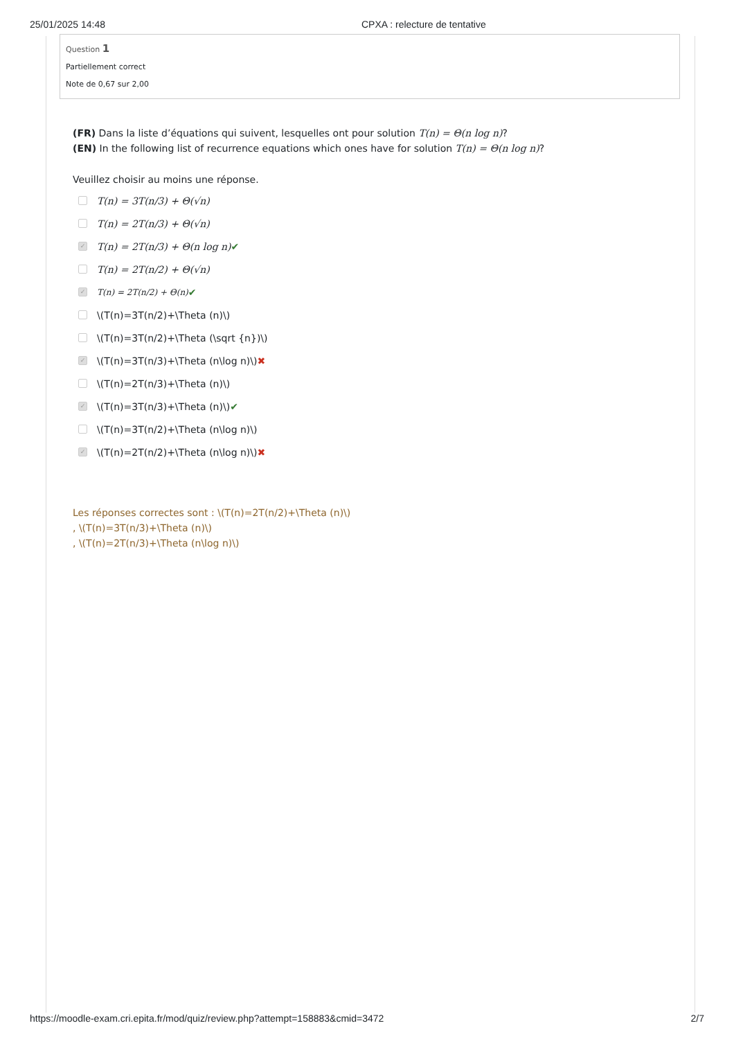25/01/2025 14:48 CPXA : relecture de tentative
Question 1
Partiellement correct
Note de 0,67 sur 2,00
(FR) Dans la liste d’équations qui suivent, lesquelles ont pour solution T(n) = Θ(n log n)?
(EN) In the following list of recurrence equations which ones have for solution T(n) = Θ(n log n)?
Veuillez choisir au moins une réponse.
T(n) = 3T(n/3) + Θ(√n)
T(n) = 2T(n/3) + Θ(√n)
✓ T(n) = 2T(n/3) + Θ(n log n) ✔
T(n) = 2T(n/2) + Θ(√n)
✓ T(n) = 2T(n/2) + Θ(n) ✔
\(T(n)=3T(n/2)+\Theta (n)\)
\(T(n)=3T(n/2)+\Theta (\sqrt {n})\)
✓ \(T(n)=3T(n/3)+\Theta (n\log n)\) ✖
\(T(n)=2T(n/3)+\Theta (n)\)
✓ \(T(n)=3T(n/3)+\Theta (n)\) ✔
\(T(n)=3T(n/2)+\Theta (n\log n)\)
✓ \(T(n)=2T(n/2)+\Theta (n\log n)\) ✖
Les réponses correctes sont : \(T(n)=2T(n/2)+\Theta (n)\)
, \(T(n)=3T(n/3)+\Theta (n)\)
, \(T(n)=2T(n/3)+\Theta (n\log n)\)
https://moodle-exam.cri.epita.fr/mod/quiz/review.php?attempt=158883&cmid=3472 2/7